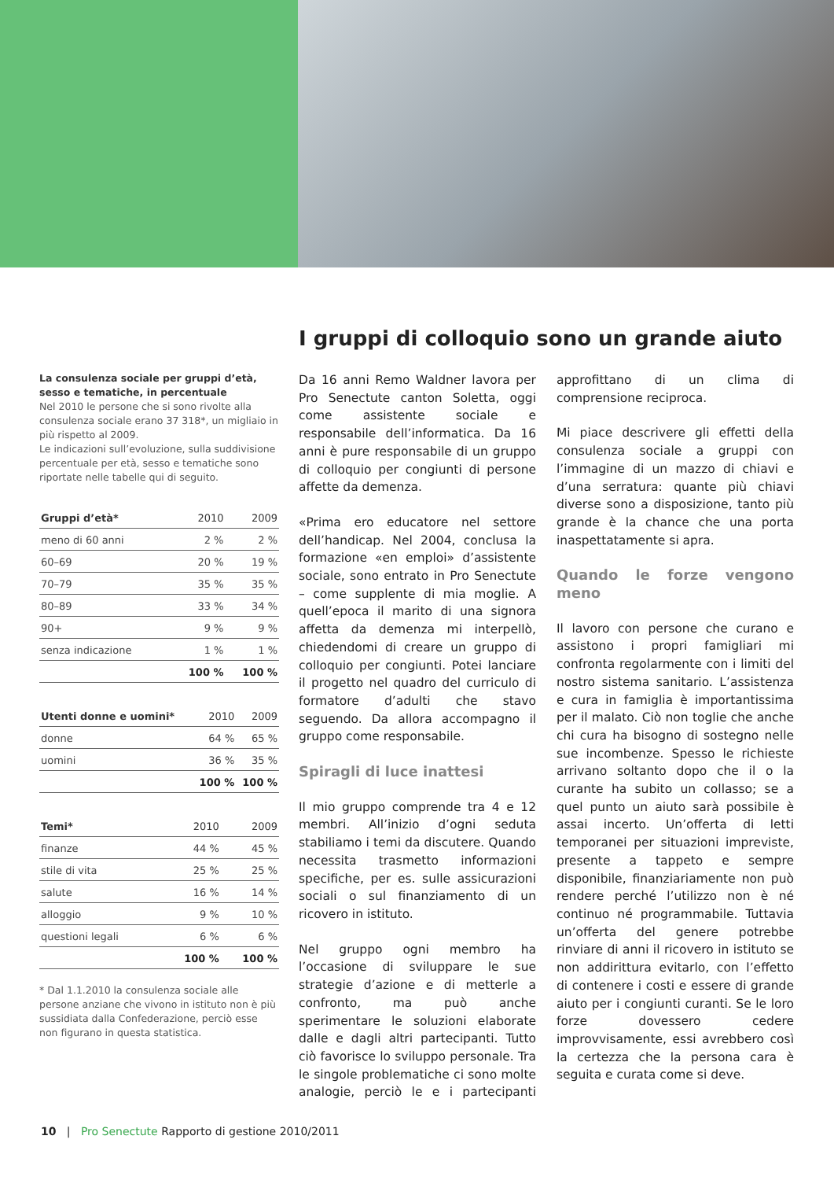I gruppi di colloquio sono un grande aiuto
La consulenza sociale per gruppi d’età, sesso e tematiche, in percentuale
Nel 2010 le persone che si sono rivolte alla consulenza sociale erano 37 318*, un migliaio in più rispetto al 2009.
Le indicazioni sull’evoluzione, sulla suddivisione percentuale per età, sesso e tematiche sono riportate nelle tabelle qui di seguito.
| Gruppi d’età* | 2010 | 2009 |
| --- | --- | --- |
| meno di 60 anni | 2 % | 2 % |
| 60–69 | 20 % | 19 % |
| 70–79 | 35 % | 35 % |
| 80–89 | 33 % | 34 % |
| 90+ | 9 % | 9 % |
| senza indicazione | 1 % | 1 % |
| | 100 % | 100 % |
| Utenti donne e uomini* | 2010 | 2009 |
| --- | --- | --- |
| donne | 64 % | 65 % |
| uomini | 36 % | 35 % |
| | 100 % | 100 % |
| Temi* | 2010 | 2009 |
| --- | --- | --- |
| finanze | 44 % | 45 % |
| stile di vita | 25 % | 25 % |
| salute | 16 % | 14 % |
| alloggio | 9 % | 10 % |
| questioni legali | 6 % | 6 % |
| | 100 % | 100 % |
* Dal 1.1.2010 la consulenza sociale alle persone anziane che vivono in istituto non è più sussidiata dalla Confederazione, perciò esse non figurano in questa statistica.
Da 16 anni Remo Waldner lavora per Pro Senectute canton Soletta, oggi come assistente sociale e responsabile dell’informatica. Da 16 anni è pure responsabile di un gruppo di colloquio per congiunti di persone affette da demenza.
«Prima ero educatore nel settore dell’handicap. Nel 2004, conclusa la formazione «en emploi» d’assistente sociale, sono entrato in Pro Senectute – come supplente di mia moglie. A quell’epoca il marito di una signora affetta da demenza mi interpellò, chiedendomi di creare un gruppo di colloquio per congiunti. Potei lanciare il progetto nel quadro del curriculo di formatore d’adulti che stavo seguendo. Da allora accompagno il gruppo come responsabile.
Spiragli di luce inattesi
Il mio gruppo comprende tra 4 e 12 membri. All’inizio d’ogni seduta stabiliamo i temi da discutere. Quando necessita trasmetto informazioni specifiche, per es. sulle assicurazioni sociali o sul finanziamento di un ricovero in istituto.
Nel gruppo ogni membro ha l’occasione di sviluppare le sue strategie d’azione e di metterle a confronto, ma può anche sperimentare le soluzioni elaborate dalle e dagli altri partecipanti. Tutto ciò favorisce lo sviluppo personale. Tra le singole problematiche ci sono molte analogie, perciò le e i partecipanti approfittano di un clima di comprensione reciproca.
Mi piace descrivere gli effetti della consulenza sociale a gruppi con l’immagine di un mazzo di chiavi e d’una serratura: quante più chiavi diverse sono a disposizione, tanto più grande è la chance che una porta inaspettatamente si apra.
Quando le forze vengono meno
Il lavoro con persone che curano e assistono i propri famigliari mi confronta regolarmente con i limiti del nostro sistema sanitario. L’assistenza e cura in famiglia è importantissima per il malato. Ciò non toglie che anche chi cura ha bisogno di sostegno nelle sue incombenze. Spesso le richieste arrivano soltanto dopo che il o la curante ha subito un collasso; se a quel punto un aiuto sarà possibile è assai incerto. Un’offerta di letti temporanei per situazioni impreviste, presente a tappeto e sempre disponibile, finanziariamente non può rendere perché l’utilizzo non è né continuo né programmabile. Tuttavia un’offerta del genere potrebbe rinviare di anni il ricovero in istituto se non addirittura evitarlo, con l’effetto di contenere i costi e essere di grande aiuto per i congiunti curanti. Se le loro forze dovessero cedere improvvisamente, essi avrebbero così la certezza che la persona cara è seguita e curata come si deve.
10 | Pro Senectute Rapporto di gestione 2010/2011